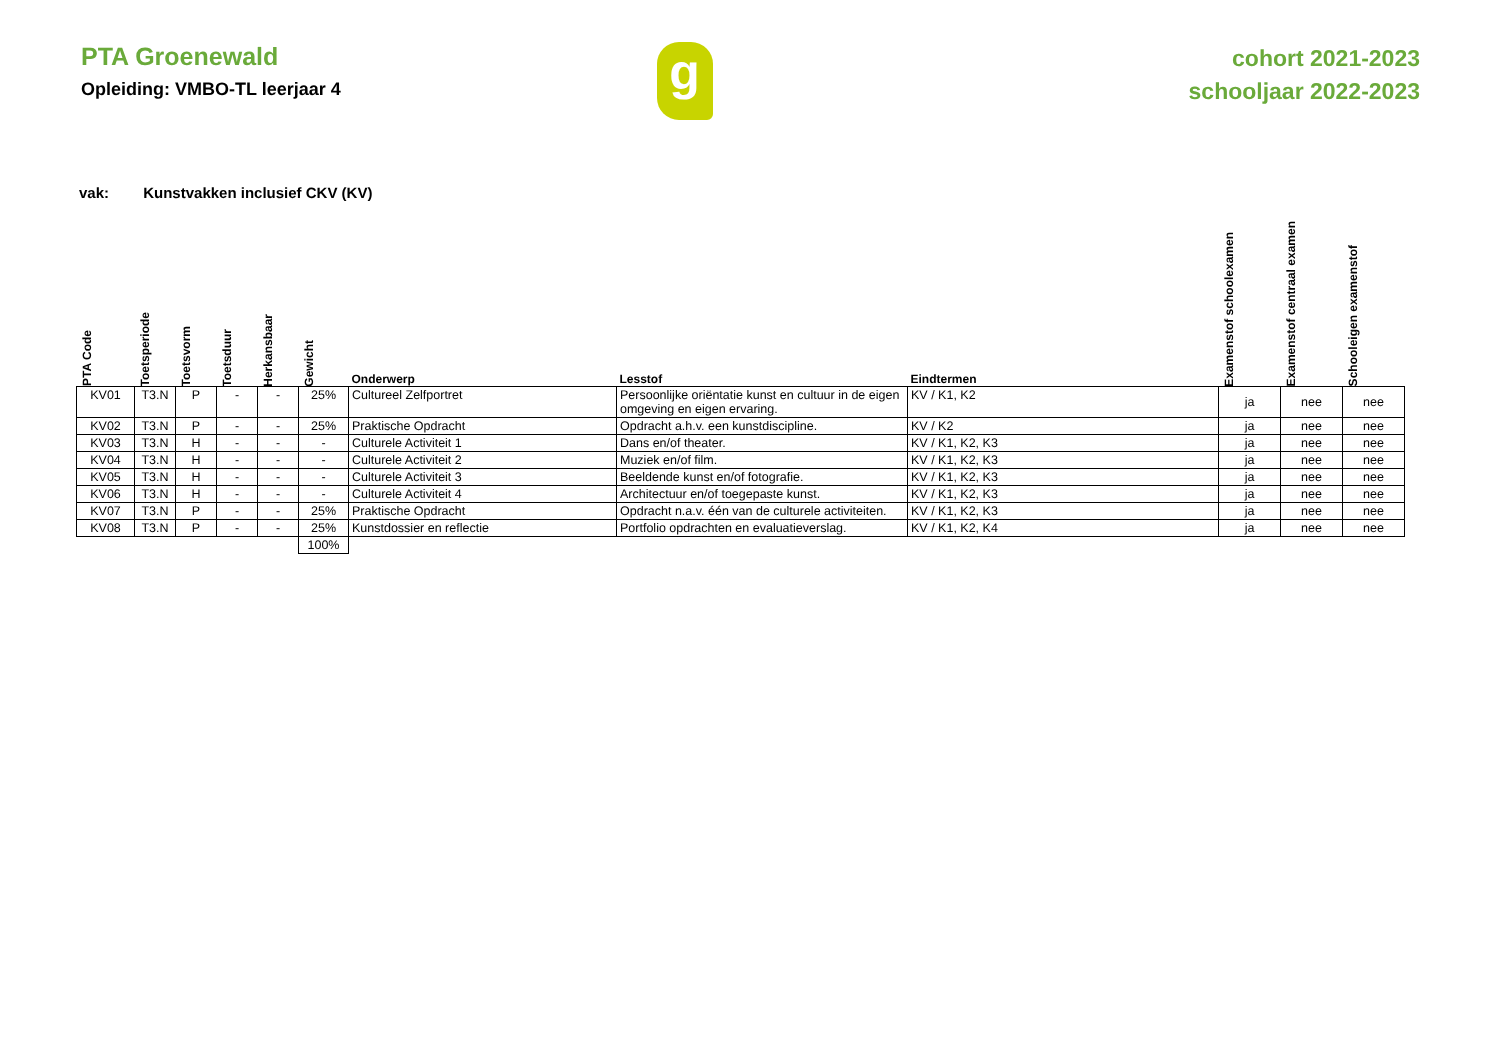PTA Groenewald
Opleiding: VMBO-TL leerjaar 4
g
cohort 2021-2023
schooljaar 2022-2023
vak: Kunstvakken inclusief CKV (KV)
| PTA Code | Toetsperiode | Toetsvorm | Toetsduur | Herkansbaar | Gewicht | Onderwerp | Lesstof | Eindtermen | Examenstof schoolexamen | Examenstof centraal examen | Schooleigen examenstof |
| --- | --- | --- | --- | --- | --- | --- | --- | --- | --- | --- | --- |
| KV01 | T3.N | P | - | - | 25% | Cultureel Zelfportret | Persoonlijke oriëntatie kunst en cultuur in de eigen omgeving en eigen ervaring. | KV / K1, K2 | ja | nee | nee |
| KV02 | T3.N | P | - | - | 25% | Praktische Opdracht | Opdracht a.h.v. een kunstdiscipline. | KV / K2 | ja | nee | nee |
| KV03 | T3.N | H | - | - | - | Culturele Activiteit 1 | Dans en/of theater. | KV / K1, K2, K3 | ja | nee | nee |
| KV04 | T3.N | H | - | - | - | Culturele Activiteit 2 | Muziek en/of film. | KV / K1, K2, K3 | ja | nee | nee |
| KV05 | T3.N | H | - | - | - | Culturele Activiteit 3 | Beeldende kunst en/of fotografie. | KV / K1, K2, K3 | ja | nee | nee |
| KV06 | T3.N | H | - | - | - | Culturele Activiteit 4 | Architectuur en/of toegepaste kunst. | KV / K1, K2, K3 | ja | nee | nee |
| KV07 | T3.N | P | - | - | 25% | Praktische Opdracht | Opdracht n.a.v. één van de culturele activiteiten. | KV / K1, K2, K3 | ja | nee | nee |
| KV08 | T3.N | P | - | - | 25% | Kunstdossier en reflectie | Portfolio opdrachten en evaluatieverslag. | KV / K1, K2, K4 | ja | nee | nee |
| | | | | | 100% | | | | | | |